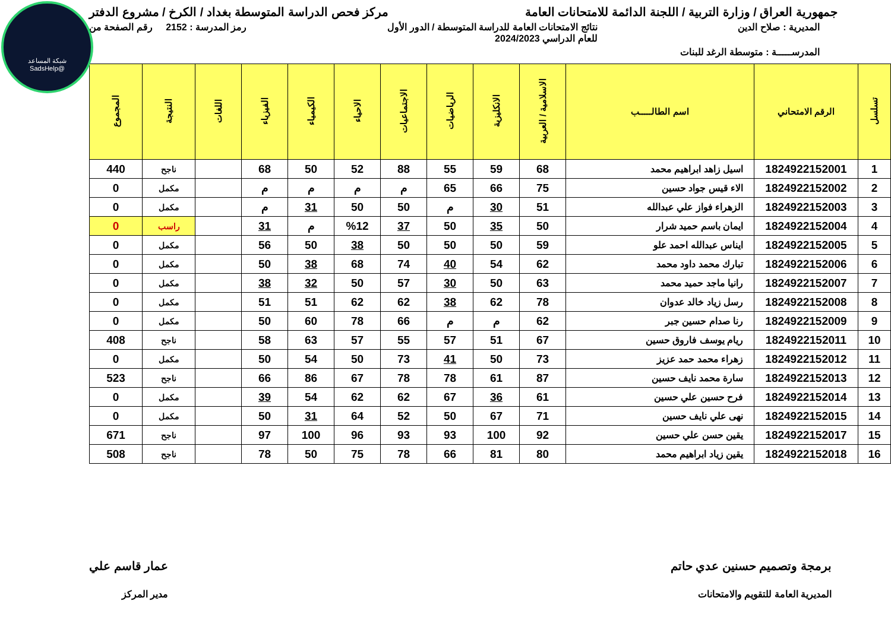شبكة المساعد
@SadsHelp
جمهورية العراق / وزارة التربية / اللجنة الدائمة للامتحانات العامة
مركز فحص الدراسة المتوسطة بغداد / الكرخ / مشروع الدفتر
المديرية : صلاح الدين نتائج الامتحانات العامة للدراسة المتوسطة / الدور الأول
للعام الدراسي 2024/2023
رمز المدرسة : 2152 رقم الصفحة من
المدرســـــة : متوسطة الرغد للبنات
| تسلسل | الرقم الامتحاني | اسم الطالـــــب | الاسلامية / العربية | الانكليزية | الرياضيات | الاجتماعيات | الاحياء | الكيمياء | الفيزياء | اللغات | النتيجة | المجموع |
| --- | --- | --- | --- | --- | --- | --- | --- | --- | --- | --- | --- | --- |
| 1 | 1824922152001 | اسيل زاهد ابراهيم محمد | 68 | 59 | 55 | 88 | 52 | 50 | 68 | | ناجح | 440 |
| 2 | 1824922152002 | الاء قيس جواد حسين | 75 | 66 | 65 | م | م | م | م | | مكمل | 0 |
| 3 | 1824922152003 | الزهراء فواز علي عبدالله | 51 | 30 | م | 50 | 50 | 31 | م | | مكمل | 0 |
| 4 | 1824922152004 | ايمان باسم حميد شرار | 50 | 35 | 50 | 37 | %12 | م | 31 | | راسب | 0 |
| 5 | 1824922152005 | ايناس عبدالله احمد علو | 59 | 50 | 50 | 50 | 38 | 50 | 56 | | مكمل | 0 |
| 6 | 1824922152006 | تبارك محمد داود محمد | 62 | 54 | 40 | 74 | 68 | 38 | 50 | | مكمل | 0 |
| 7 | 1824922152007 | رانيا ماجد حميد محمد | 63 | 50 | 30 | 57 | 50 | 32 | 38 | | مكمل | 0 |
| 8 | 1824922152008 | رسل زياد خالد عدوان | 78 | 62 | 38 | 62 | 62 | 51 | 51 | | مكمل | 0 |
| 9 | 1824922152009 | رنا صدام حسين جبر | 62 | م | م | 66 | 78 | 60 | 50 | | مكمل | 0 |
| 10 | 1824922152011 | ريام يوسف فاروق حسين | 67 | 51 | 57 | 55 | 57 | 63 | 58 | | ناجح | 408 |
| 11 | 1824922152012 | زهراء محمد حمد عزيز | 73 | 50 | 41 | 73 | 50 | 54 | 50 | | مكمل | 0 |
| 12 | 1824922152013 | سارة محمد نايف حسين | 87 | 61 | 78 | 78 | 67 | 86 | 66 | | ناجح | 523 |
| 13 | 1824922152014 | فرح حسين علي حسين | 61 | 36 | 67 | 62 | 62 | 54 | 39 | | مكمل | 0 |
| 14 | 1824922152015 | نهى علي نايف حسين | 71 | 67 | 50 | 52 | 64 | 31 | 50 | | مكمل | 0 |
| 15 | 1824922152017 | يقين حسن علي حسين | 92 | 100 | 93 | 93 | 96 | 100 | 97 | | ناجح | 671 |
| 16 | 1824922152018 | يقين زياد ابراهيم محمد | 80 | 81 | 66 | 78 | 75 | 50 | 78 | | ناجح | 508 |
برمجة وتصميم حسنين عدي حاتم
المديرية العامة للتقويم والامتحانات
عمار قاسم علي
مدير المركز